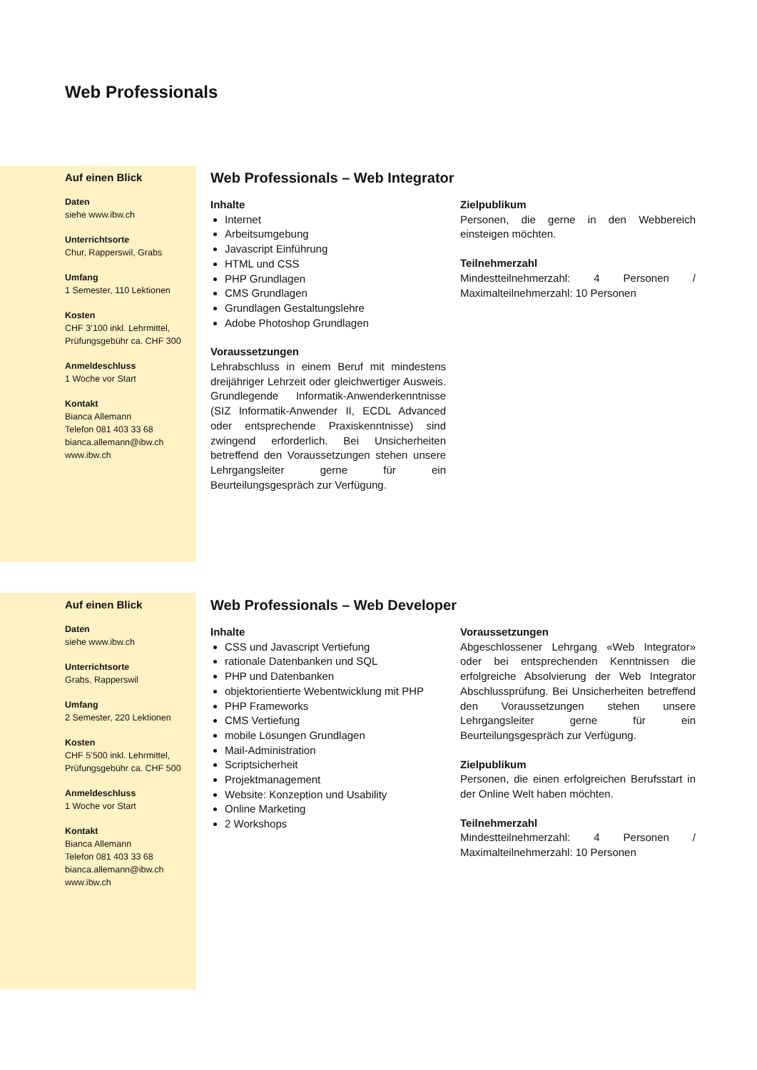Web Professionals
Auf einen Blick
Daten
siehe www.ibw.ch
Unterrichtsorte
Chur, Rapperswil, Grabs
Umfang
1 Semester, 110 Lektionen
Kosten
CHF 3’100 inkl. Lehrmittel,
Prüfungsgebühr ca. CHF 300
Anmeldeschluss
1 Woche vor Start
Kontakt
Bianca Allemann
Telefon 081 403 33 68
bianca.allemann@ibw.ch
www.ibw.ch
Web Professionals – Web Integrator
Inhalte
Internet
Arbeitsumgebung
Javascript Einführung
HTML und CSS
PHP Grundlagen
CMS Grundlagen
Grundlagen Gestaltungslehre
Adobe Photoshop Grundlagen
Voraussetzungen
Lehrabschluss in einem Beruf mit mindestens dreijähriger Lehrzeit oder gleichwertiger Ausweis. Grundlegende Informatik-Anwenderkenntnisse (SIZ Informatik-Anwender II, ECDL Advanced oder entsprechende Praxiskenntnisse) sind zwingend erforderlich. Bei Unsicherheiten betreffend den Voraussetzungen stehen unsere Lehrgangsleiter gerne für ein Beurteilungsgespräch zur Verfügung.
Zielpublikum
Personen, die gerne in den Webbereich einsteigen möchten.
Teilnehmerzahl
Mindestteilnehmerzahl: 4 Personen / Maximalteilnehmerzahl: 10 Personen
Auf einen Blick
Daten
siehe www.ibw.ch
Unterrichtsorte
Grabs, Rapperswil
Umfang
2 Semester, 220 Lektionen
Kosten
CHF 5’500 inkl. Lehrmittel,
Prüfungsgebühr ca. CHF 500
Anmeldeschluss
1 Woche vor Start
Kontakt
Bianca Allemann
Telefon 081 403 33 68
bianca.allemann@ibw.ch
www.ibw.ch
Web Professionals – Web Developer
Inhalte
CSS und Javascript Vertiefung
rationale Datenbanken und SQL
PHP und Datenbanken
objektorientierte Webentwicklung mit PHP
PHP Frameworks
CMS Vertiefung
mobile Lösungen Grundlagen
Mail-Administration
Scriptsicherheit
Projektmanagement
Website: Konzeption und Usability
Online Marketing
2 Workshops
Voraussetzungen
Abgeschlossener Lehrgang «Web Integrator» oder bei entsprechenden Kenntnissen die erfolgreiche Absolvierung der Web Integrator Abschlussprüfung. Bei Unsicherheiten betreffend den Voraussetzungen stehen unsere Lehrgangsleiter gerne für ein Beurteilungsgespräch zur Verfügung.
Zielpublikum
Personen, die einen erfolgreichen Berufsstart in der Online Welt haben möchten.
Teilnehmerzahl
Mindestteilnehmerzahl: 4 Personen / Maximalteilnehmerzahl: 10 Personen